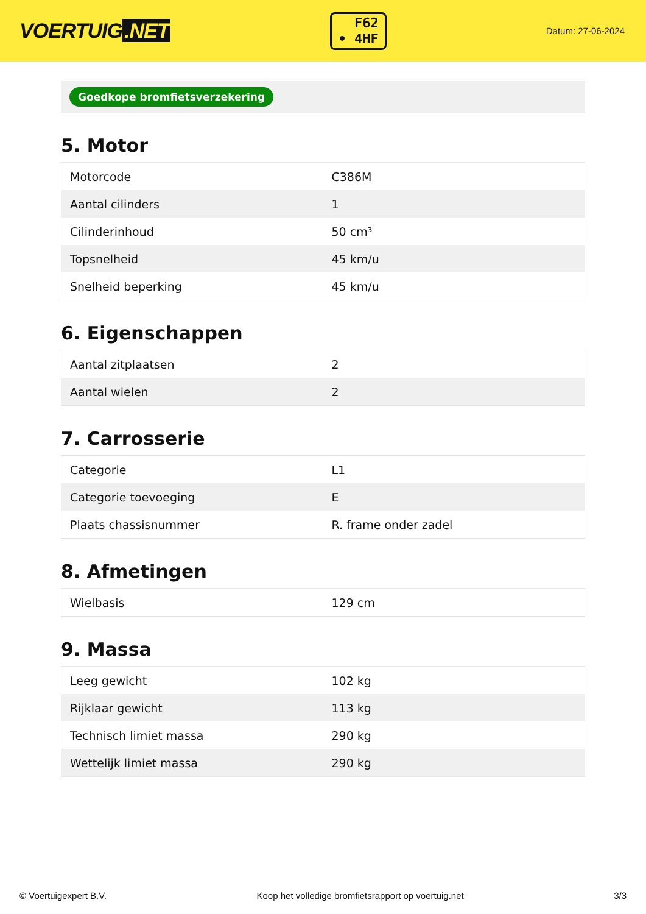VOERTUIG.NET
F62
• 4HF
Datum: 27-06-2024
Goedkope bromfietsverzekering
5. Motor
| Motorcode | C386M |
| Aantal cilinders | 1 |
| Cilinderinhoud | 50 cm³ |
| Topsnelheid | 45 km/u |
| Snelheid beperking | 45 km/u |
6. Eigenschappen
| Aantal zitplaatsen | 2 |
| Aantal wielen | 2 |
7. Carrosserie
| Categorie | L1 |
| Categorie toevoeging | E |
| Plaats chassisnummer | R. frame onder zadel |
8. Afmetingen
| Wielbasis | 129 cm |
9. Massa
| Leeg gewicht | 102 kg |
| Rijklaar gewicht | 113 kg |
| Technisch limiet massa | 290 kg |
| Wettelijk limiet massa | 290 kg |
© Voertuigexpert B.V. Koop het volledige bromfietsrapport op voertuig.net 3/3